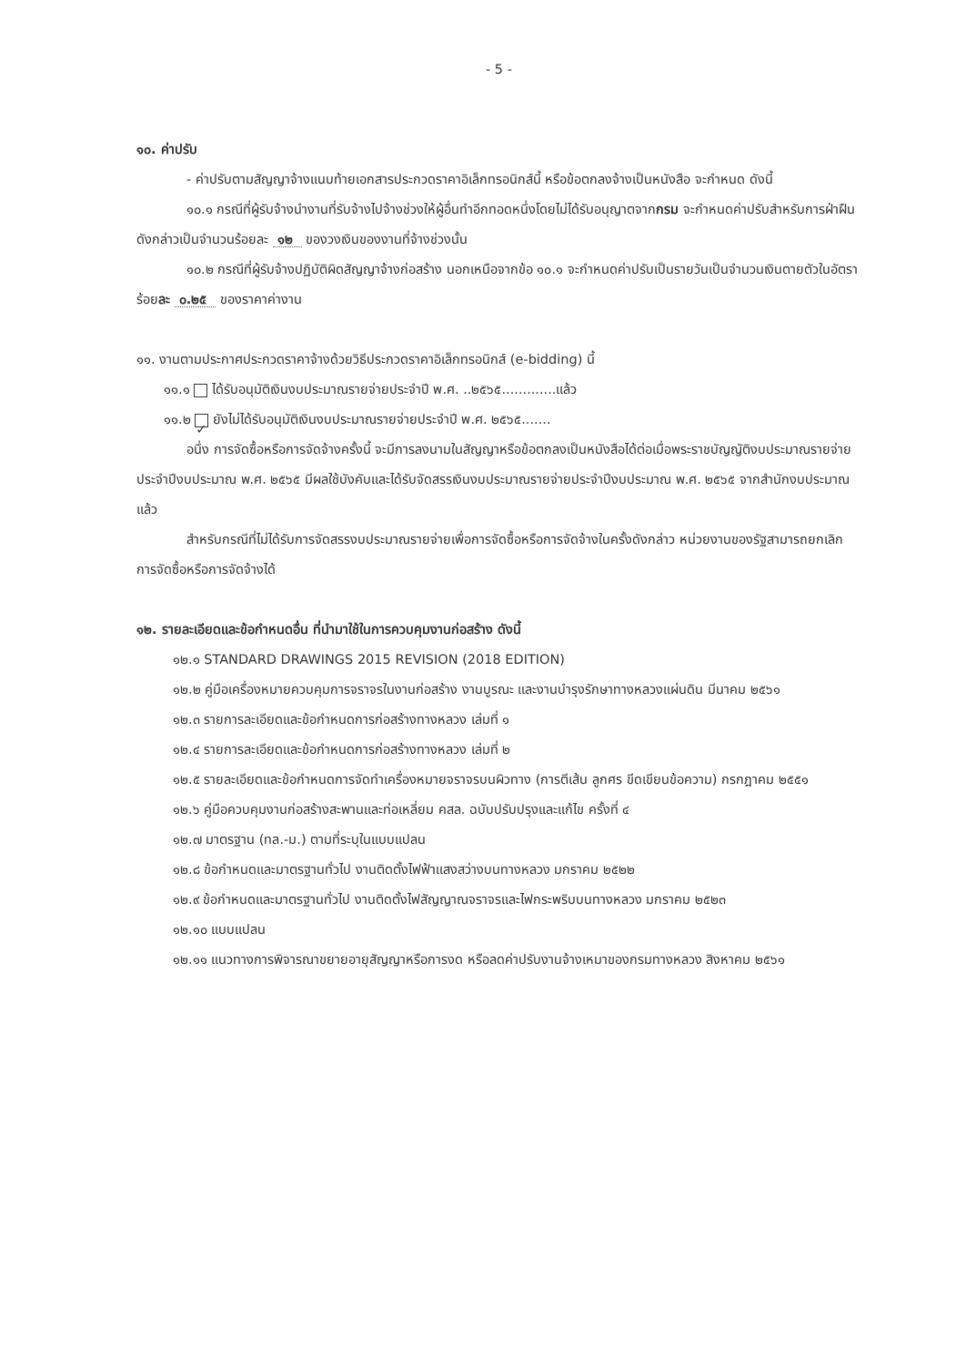- 5 -
๑๐. ค่าปรับ
- ค่าปรับตามสัญญาจ้างแนบท้ายเอกสารประกวดราคาอิเล็กทรอนิกส์นี้ หรือข้อตกลงจ้างเป็นหนังสือ จะกำหนด ดังนี้
๑๐.๑ กรณีที่ผู้รับจ้างนำงานที่รับจ้างไปจ้างช่วงให้ผู้อื่นทำอีกทอดหนึ่งโดยไม่ได้รับอนุญาตจากกรม จะกำหนดค่าปรับสำหรับการฝ่าฝืนดังกล่าวเป็นจำนวนร้อยละ ๑๒ ของวงเงินของงานที่จ้างช่วงนั้น
๑๐.๒ กรณีที่ผู้รับจ้างปฏิบัติผิดสัญญาจ้างก่อสร้าง นอกเหนือจากข้อ ๑๐.๑ จะกำหนดค่าปรับเป็นรายวันเป็นจำนวนเงินตายตัวในอัตราร้อยละ ๐.๒๕ ของราคาค่างาน
๑๑. งานตามประกาศประกวดราคาจ้างด้วยวิธีประกวดราคาอิเล็กทรอนิกส์ (e-bidding) นี้
๑๑.๑ ได้รับอนุมัติเงินงบประมาณรายจ่ายประจำปี พ.ศ. ..๒๕๖๕.............แล้ว
๑๑.๒ ✓ ยังไม่ได้รับอนุมัติเงินงบประมาณรายจ่ายประจำปี พ.ศ. ๒๕๖๕.......
อนึ่ง การจัดซื้อหรือการจัดจ้างครั้งนี้ จะมีการลงนามในสัญญาหรือข้อตกลงเป็นหนังสือได้ต่อเมื่อพระราชบัญญัติงบประมาณรายจ่ายประจำปีงบประมาณ พ.ศ. ๒๕๖๕ มีผลใช้บังคับและได้รับจัดสรรเงินงบประมาณรายจ่ายประจำปีงบประมาณ พ.ศ. ๒๕๖๕ จากสำนักงบประมาณแล้ว
สำหรับกรณีที่ไม่ได้รับการจัดสรรงบประมาณรายจ่ายเพื่อการจัดซื้อหรือการจัดจ้างในครั้งดังกล่าว หน่วยงานของรัฐสามารถยกเลิกการจัดซื้อหรือการจัดจ้างได้
๑๒. รายละเอียดและข้อกำหนดอื่น ที่นำมาใช้ในการควบคุมงานก่อสร้าง ดังนี้
๑๒.๑ STANDARD DRAWINGS 2015 REVISION (2018 EDITION)
๑๒.๒ คู่มือเครื่องหมายควบคุมการจราจรในงานก่อสร้าง งานบูรณะ และงานบำรุงรักษาทางหลวงแผ่นดิน มีนาคม ๒๕๖๑
๑๒.๓ รายการละเอียดและข้อกำหนดการก่อสร้างทางหลวง เล่มที่ ๑
๑๒.๔ รายการละเอียดและข้อกำหนดการก่อสร้างทางหลวง เล่มที่ ๒
๑๒.๕ รายละเอียดและข้อกำหนดการจัดทำเครื่องหมายจราจรบนผิวทาง (การตีเส้น ลูกศร ขีดเขียนข้อความ) กรกฎาคม ๒๕๕๑
๑๒.๖ คู่มือควบคุมงานก่อสร้างสะพานและท่อเหลี่ยม คสล. ฉบับปรับปรุงและแก้ไข ครั้งที่ ๔
๑๒.๗ มาตรฐาน (ทล.-ม.) ตามที่ระบุในแบบแปลน
๑๒.๘ ข้อกำหนดและมาตรฐานทั่วไป งานติดตั้งไฟฟ้าแสงสว่างบนทางหลวง มกราคม ๒๕๒๒
๑๒.๙ ข้อกำหนดและมาตรฐานทั่วไป งานติดตั้งไฟสัญญาณจราจรและไฟกระพริบบนทางหลวง มกราคม ๒๕๒๓
๑๒.๑๐ แบบแปลน
๑๒.๑๑ แนวทางการพิจารณาขยายอายุสัญญาหรือการงด หรือลดค่าปรับงานจ้างเหมาของกรมทางหลวง สิงหาคม ๒๕๖๑